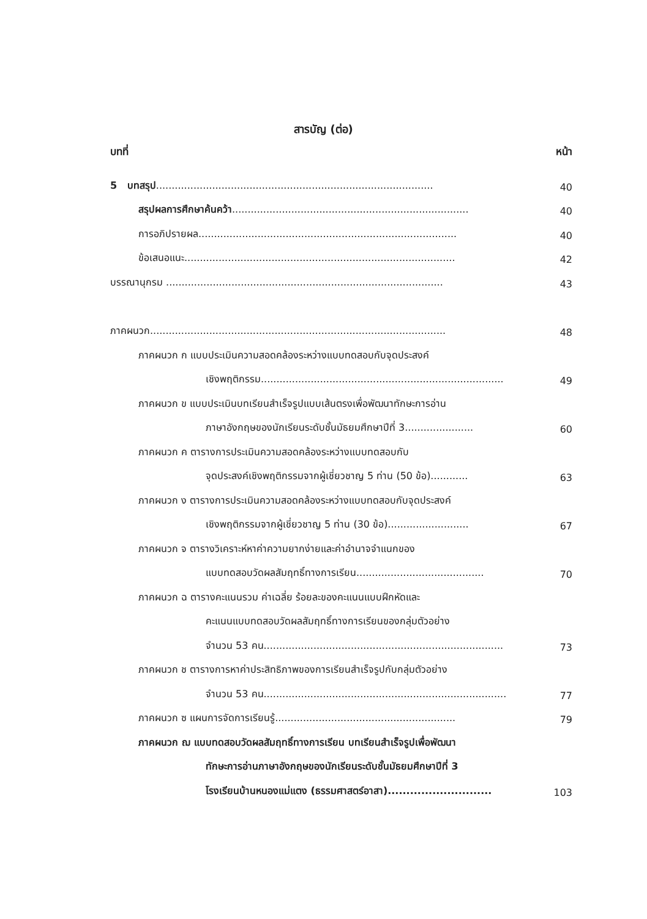สารบัญ (ต่อ)
บทที่ หน้า
5 บทสรุป......................................................................................... 40
สรุปผลการศึกษาค้นคว้า............................................................................ 40
การอภิปรายผล................................................................................... 40
ข้อเสนอแนะ....................................................................................... 42
บรรณานุกรม ......................................................................................... 43
ภาคผนวก............................................................................................... 48
ภาคผนวก ก แบบประเมินความสอดคล้องระหว่างแบบทดสอบกับจุดประสงค์
เชิงพฤติกรรม.............................................................................. 49
ภาคผนวก ข แบบประเมินบทเรียนสำเร็จรูปแบบเส้นตรงเพื่อพัฒนาทักษะการอ่าน
ภาษาอังกฤษของนักเรียนระดับชั้นมัธยมศึกษาปีที่ 3...................... 60
ภาคผนวก ค ตารางการประเมินความสอดคล้องระหว่างแบบทดสอบกับ
จุดประสงค์เชิงพฤติกรรมจากผู้เชี่ยวชาญ 5 ท่าน (50 ข้อ)............ 63
ภาคผนวก ง ตารางการประเมินความสอดคล้องระหว่างแบบทดสอบกับจุดประสงค์
เชิงพฤติกรรมจากผู้เชี่ยวชาญ 5 ท่าน (30 ข้อ).......................... 67
ภาคผนวก จ ตารางวิเคราะห์หาค่าความยากง่ายและค่าอำนาจจำแนกของ
แบบทดสอบวัดผลสัมฤทธิ์ทางการเรียน......................................... 70
ภาคผนวก ฉ ตารางคะแนนรวม ค่าเฉลี่ย ร้อยละของคะแนนแบบฝึกหัดและ
คะแนนแบบทดสอบวัดผลสัมฤทธิ์ทางการเรียนของกลุ่มตัวอย่าง
จำนวน 53 คน............................................................................. 73
ภาคผนวก ช ตารางการหาค่าประสิทธิภาพของการเรียนสำเร็จรูปกับกลุ่มตัวอย่าง
จำนวน 53 คน.............................................................................. 77
ภาคผนวก ซ แผนการจัดการเรียนรู้.......................................................... 79
ภาคผนวก ฌ แบบทดสอบวัดผลสัมฤทธิ์ทางการเรียน บทเรียนสำเร็จรูปเพื่อพัฒนา
ทักษะการอ่านภาษาอังกฤษของนักเรียนระดับชั้นมัธยมศึกษาปีที่ 3
โรงเรียนบ้านหนองแม่แตง (ธรรมศาสตร์อาสา)............................ 103